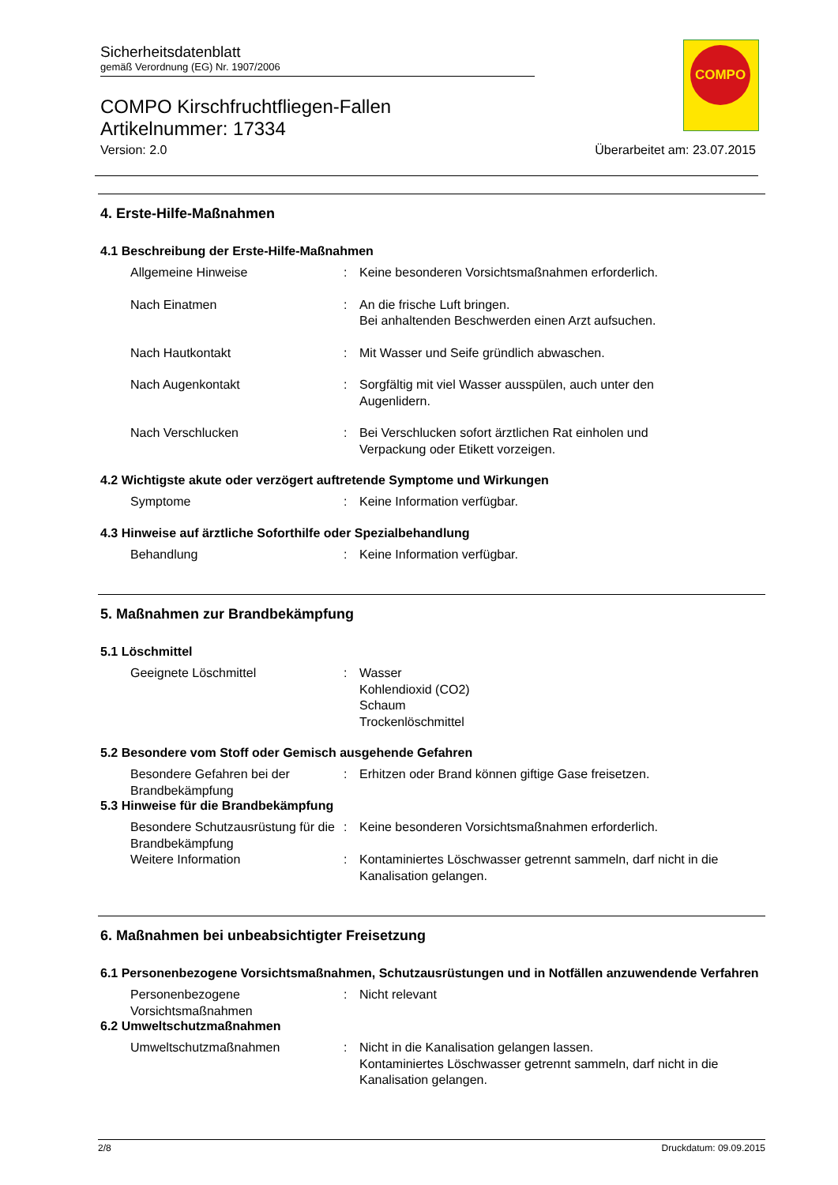Sicherheitsdatenblatt
gemäß Verordnung (EG) Nr. 1907/2006
COMPO Kirschfruchtfliegen-Fallen
Artikelnummer: 17334
Version: 2.0 Überarbeitet am: 23.07.2015
COMPO
4. Erste-Hilfe-Maßnahmen
4.1 Beschreibung der Erste-Hilfe-Maßnahmen
Allgemeine Hinweise : Keine besonderen Vorsichtsmaßnahmen erforderlich.
Nach Einatmen : An die frische Luft bringen.
Bei anhaltenden Beschwerden einen Arzt aufsuchen.
Nach Hautkontakt : Mit Wasser und Seife gründlich abwaschen.
Nach Augenkontakt : Sorgfältig mit viel Wasser ausspülen, auch unter den
Augenlidern.
Nach Verschlucken : Bei Verschlucken sofort ärztlichen Rat einholen und
Verpackung oder Etikett vorzeigen.
4.2 Wichtigste akute oder verzögert auftretende Symptome und Wirkungen
Symptome : Keine Information verfügbar.
4.3 Hinweise auf ärztliche Soforthilfe oder Spezialbehandlung
Behandlung : Keine Information verfügbar.
5. Maßnahmen zur Brandbekämpfung
5.1 Löschmittel
Geeignete Löschmittel : Wasser
Kohlendioxid (CO2)
Schaum
Trockenlöschmittel
5.2 Besondere vom Stoff oder Gemisch ausgehende Gefahren
Besondere Gefahren bei der Brandbekämpfung
: Erhitzen oder Brand können giftige Gase freisetzen.
5.3 Hinweise für die Brandbekämpfung
Besondere Schutzausrüstung für die Brandbekämpfung
: Keine besonderen Vorsichtsmaßnahmen erforderlich.
Weitere Information : Kontaminiertes Löschwasser getrennt sammeln, darf nicht in die Kanalisation gelangen.
6. Maßnahmen bei unbeabsichtigter Freisetzung
6.1 Personenbezogene Vorsichtsmaßnahmen, Schutzausrüstungen und in Notfällen anzuwendende Verfahren
Personenbezogene Vorsichtsmaßnahmen
: Nicht relevant
6.2 Umweltschutzmaßnahmen
Umweltschutzmaßnahmen : Nicht in die Kanalisation gelangen lassen.
Kontaminiertes Löschwasser getrennt sammeln, darf nicht in die Kanalisation gelangen.
2/8 Druckdatum: 09.09.2015